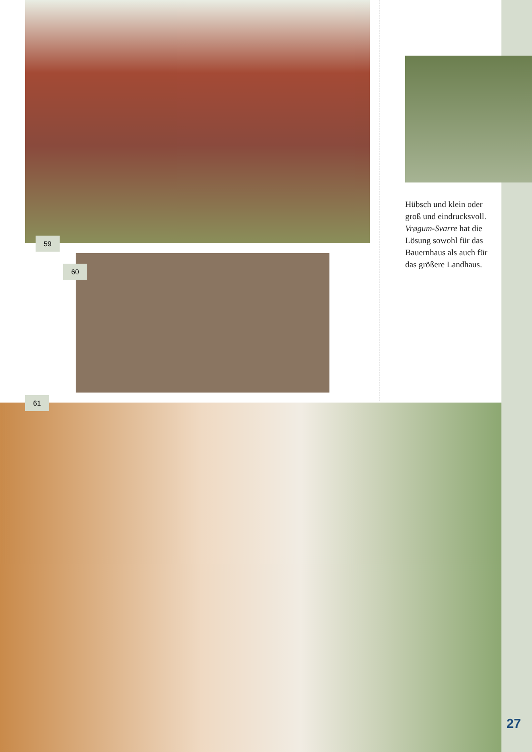59
60
Hübsch und klein oder groß und eindrucksvoll. Vrøgum-Svarre hat die Lösung sowohl für das Bauernhaus als auch für das größere Landhaus.
61
27